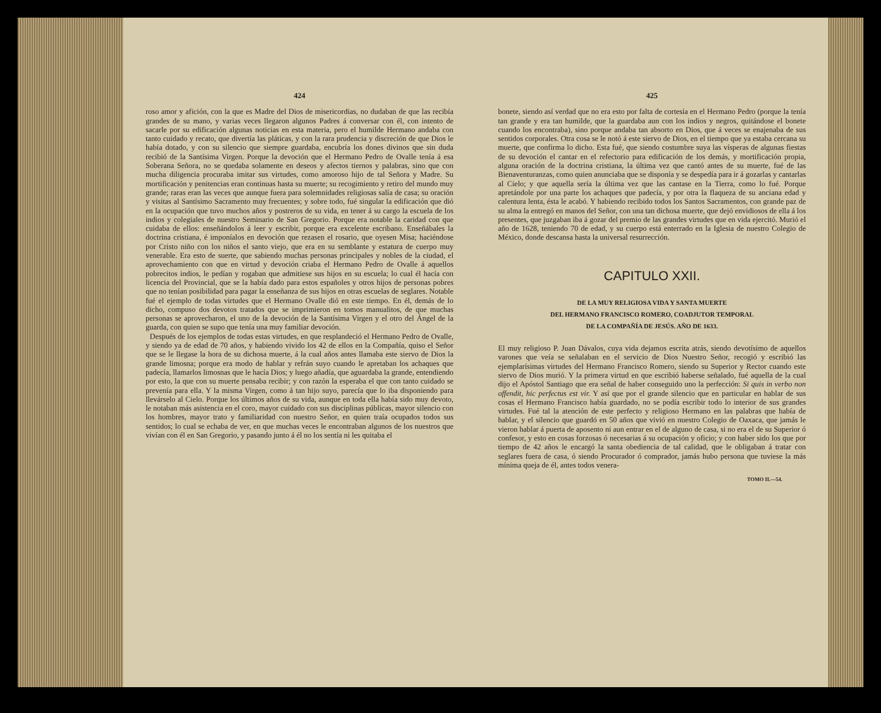424
roso amor y afición, con la que es Madre del Dios de misericordias, no dudaban de que las recibía grandes de su mano, y varias veces llegaron algunos Padres á conversar con él, con intento de sacarle por su edificación algunas noticias en esta materia, pero el humilde Hermano andaba con tanto cuidado y recato, que divertía las pláticas, y con la rara prudencia y discreción de que Dios le había dotado, y con su silencio que siempre guardaba, encubría los dones divinos que sin duda recibió de la Santísima Virgen. Porque la devoción que el Hermano Pedro de Ovalle tenía á esa Soberana Señora, no se quedaba solamente en deseos y afectos tiernos y palabras, sino que con mucha diligencia procuraba imitar sus virtudes, como amoroso hijo de tal Señora y Madre. Su mortificación y penitencias eran continuas hasta su muerte; su recogimiento y retiro del mundo muy grande; raras eran las veces que aunque fuera para solemnidades religiosas salía de casa; su oración y visitas al Santísimo Sacramento muy frecuentes; y sobre todo, fué singular la edificación que dió en la ocupación que tuvo muchos años y postreros de su vida, en tener á su cargo la escuela de los indios y colegiales de nuestro Seminario de San Gregorio. Porque era notable la caridad con que cuidaba de ellos: enseñándolos á leer y escribir, porque era excelente escribano. Enseñábales la doctrina cristiana, é imponíalos en devoción que rezasen el rosario, que oyesen Misa; haciéndose por Cristo niño con los niños el santo viejo, que era en su semblante y estatura de cuerpo muy venerable. Era esto de suerte, que sabiendo muchas personas principales y nobles de la ciudad, el aprovechamiento con que en virtud y devoción criaba el Hermano Pedro de Ovalle á aquellos pobrecitos indios, le pedían y rogaban que admitiese sus hijos en su escuela; lo cual él hacía con licencia del Provincial, que se la había dado para estos españoles y otros hijos de personas pobres que no tenían posibilidad para pagar la enseñanza de sus hijos en otras escuelas de seglares. Notable fué el ejemplo de todas virtudes que el Hermano Ovalle dió en este tiempo. En él, demás de lo dicho, compuso dos devotos tratados que se imprimieron en tomos manualitos, de que muchas personas se aprovecharon, el uno de la devoción de la Santísima Virgen y el otro del Ángel de la guarda, con quien se supo que tenía una muy familiar devoción.
Después de los ejemplos de todas estas virtudes, en que resplandeció el Hermano Pedro de Ovalle, y siendo ya de edad de 70 años, y habiendo vivido los 42 de ellos en la Compañía, quiso el Señor que se le llegase la hora de su dichosa muerte, á la cual años antes llamaba este siervo de Dios la grande limosna; porque era modo de hablar y refrán suyo cuando le apretaban los achaques que padecía, llamarlos limosnas que le hacía Dios; y luego añadía, que aguardaba la grande, entendiendo por esto, la que con su muerte pensaba recibir; y con razón la esperaba el que con tanto cuidado se prevenía para ella. Y la misma Virgen, como á tan hijo suyo, parecía que lo iba disponiendo para llevárselo al Cielo. Porque los últimos años de su vida, aunque en toda ella había sido muy devoto, le notaban más asistencia en el coro, mayor cuidado con sus disciplinas públicas, mayor silencio con los hombres, mayor trato y familiaridad con nuestro Señor, en quien traía ocupados todos sus sentidos; lo cual se echaba de ver, en que muchas veces le encontraban algunos de los nuestros que vivían con él en San Gregorio, y pasando junto á él no los sentía ni les quitaba el
425
bonete, siendo así verdad que no era esto por falta de cortesía en el Hermano Pedro (porque la tenía tan grande y era tan humilde, que la guardaba aun con los indios y negros, quitándose el bonete cuando los encontraba), sino porque andaba tan absorto en Dios, que á veces se enajenaba de sus sentidos corporales. Otra cosa se le notó á este siervo de Dios, en el tiempo que ya estaba cercana su muerte, que confirma lo dicho. Esta fué, que siendo costumbre suya las vísperas de algunas fiestas de su devoción el cantar en el refectorio para edificación de los demás, y mortificación propia, alguna oración de la doctrina cristiana, la última vez que cantó antes de su muerte, fué de las Bienaventuranzas, como quien anunciaba que se disponía y se despedía para ir á gozarlas y cantarlas al Cielo; y que aquella sería la última vez que las cantase en la Tierra, como lo fué. Porque apretándole por una parte los achaques que padecía, y por otra la flaqueza de su anciana edad y calentura lenta, ésta le acabó. Y habiendo recibido todos los Santos Sacramentos, con grande paz de su alma la entregó en manos del Señor, con una tan dichosa muerte, que dejó envidiosos de ella á los presentes, que juzgaban iba á gozar del premio de las grandes virtudes que en vida ejercitó. Murió el año de 1628, teniendo 70 de edad, y su cuerpo está enterrado en la Iglesia de nuestro Colegio de México, donde descansa hasta la universal resurrección.
CAPITULO XXII.
DE LA MUY RELIGIOSA VIDA Y SANTA MUERTE
DEL HERMANO FRANCISCO ROMERO, COADJUTOR TEMPORAL
DE LA COMPAÑÍA DE JESÚS. AÑO DE 1633.
El muy religioso P. Juan Dávalos, cuya vida dejamos escrita atrás, siendo devotísimo de aquellos varones que veía se señalaban en el servicio de Dios Nuestro Señor, recogió y escribió las ejemplarísimas virtudes del Hermano Francisco Romero, siendo su Superior y Rector cuando este siervo de Dios murió. Y la primera virtud en que escribió haberse señalado, fué aquella de la cual dijo el Apóstol Santiago que era señal de haber conseguido uno la perfección: Si quis in verbo non offendit, hic perfectus est vir. Y así que por el grande silencio que en particular en hablar de sus cosas el Hermano Francisco había guardado, no se podía escribir todo lo interior de sus grandes virtudes. Fué tal la atención de este perfecto y religioso Hermano en las palabras que había de hablar, y el silencio que guardó en 50 años que vivió en nuestro Colegio de Oaxaca, que jamás le vieron hablar á puerta de aposento ni aun entrar en el de alguno de casa, si no era el de su Superior ó confesor, y esto en cosas forzosas ó necesarias á su ocupación y oficio; y con haber sido los que por tiempo de 42 años le encargó la santa obediencia de tal calidad, que le obligaban á tratar con seglares fuera de casa, ó siendo Procurador ó comprador, jamás hubo persona que tuviese la más mínima queja de él, antes todos venera-
TOMO II.—54.